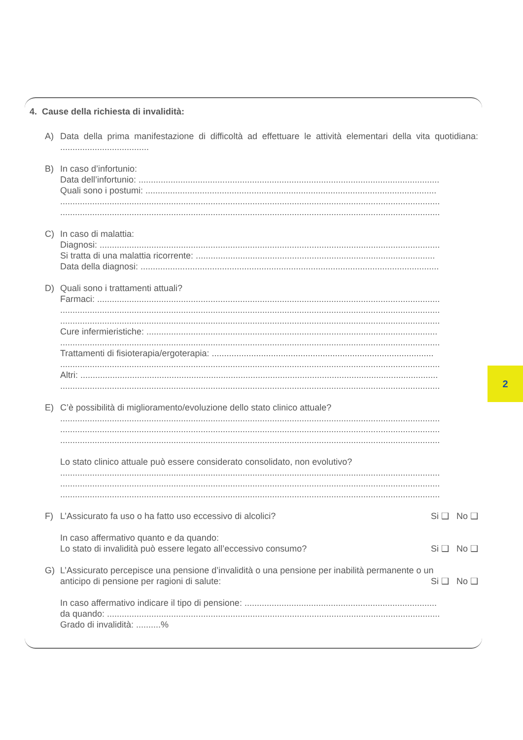4. Cause della richiesta di invalidità:
A) Data della prima manifestazione di difficoltà ad effettuare le attività elementari della vita quotidiana: ....................................
B) In caso d’infortunio:
Data dell’infortunio: ..........................................................................................................................
Quali sono i postumi: ......................................................................................................................
..........................................................................................................................................................
..........................................................................................................................................................
C) In caso di malattia:
Diagnosi: ..........................................................................................................................................
Si tratta di una malattia ricorrente: .................................................................................................
Data della diagnosi: .........................................................................................................................
D) Quali sono i trattamenti attuali?
Farmaci: ...........................................................................................................................................
..........................................................................................................................................................
..........................................................................................................................................................
Cure infermieristiche: ......................................................................................................................
..........................................................................................................................................................
Trattamenti di fisioterapia/ergoterapia: ..........................................................................................
..........................................................................................................................................................
Altri: .................................................................................................................................................
..........................................................................................................................................................
E) C’è possibilità di miglioramento/evoluzione dello stato clinico attuale?
..........................................................................................................................................................
..........................................................................................................................................................
..........................................................................................................................................................
Lo stato clinico attuale può essere considerato consolidato, non evolutivo?
..........................................................................................................................................................
..........................................................................................................................................................
..........................................................................................................................................................
F) L’Assicurato fa uso o ha fatto uso eccessivo di alcolici? Si ❑ No ❑
In caso affermativo quanto e da quando:
Lo stato di invalidità può essere legato all’eccessivo consumo? Si ❑ No ❑
G) L’Assicurato percepisce una pensione d’invalidità o una pensione per inabilità permanente o un
anticipo di pensione per ragioni di salute: Si ❑ No ❑
In caso affermativo indicare il tipo di pensione: ..............................................................................
da quando: .......................................................................................................................................
Grado di invalidità: ..........%
2